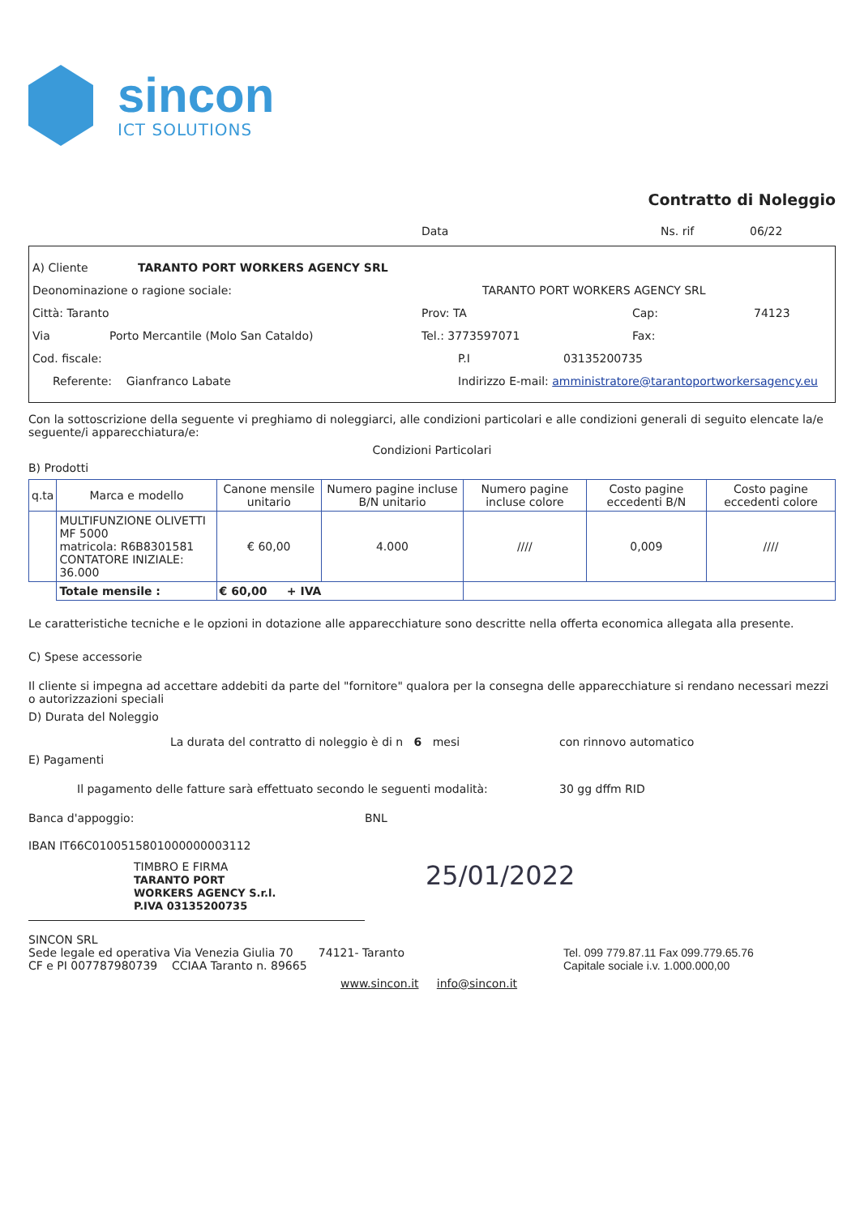sincon
ICT SOLUTIONS
Contratto di Noleggio
Data Ns. rif 06/22
A) Cliente TARANTO PORT WORKERS AGENCY SRL
Deonominazione o ragione sociale: TARANTO PORT WORKERS AGENCY SRL
Città: Taranto Prov: TA Cap: 74123
Via Porto Mercantile (Molo San Cataldo) Tel.: 3773597071 Fax:
Cod. fiscale: P.I 03135200735
Referente: Gianfranco Labate Indirizzo E-mail: amministratore@tarantoportworkersagency.eu
Con la sottoscrizione della seguente vi preghiamo di noleggiarci, alle condizioni particolari e alle condizioni generali di seguito elencate la/e seguente/i apparecchiatura/e:
Condizioni Particolari
B) Prodotti
| q.ta | Marca e modello | Canone mensile unitario | Numero pagine incluse B/N unitario | Numero pagine incluse colore | Costo pagine eccedenti B/N | Costo pagine eccedenti colore |
| --- | --- | --- | --- | --- | --- | --- |
| | MULTIFUNZIONE OLIVETTI MF 5000 matricola: R6B8301581 CONTATORE INIZIALE: 36.000 | € 60,00 | 4.000 | //// | 0,009 | //// |
| | Totale mensile : | € 60,00 + IVA | | | | |
Le caratteristiche tecniche e le opzioni in dotazione alle apparecchiature sono descritte nella offerta economica allegata alla presente.
C) Spese accessorie
Il cliente si impegna ad accettare addebiti da parte del "fornitore" qualora per la consegna delle apparecchiature si rendano necessari mezzi o autorizzazioni speciali
D) Durata del Noleggio
La durata del contratto di noleggio è di n 6 mesi con rinnovo automatico
E) Pagamenti
Il pagamento delle fatture sarà effettuato secondo le seguenti modalità: 30 gg dffm RID
Banca d'appoggio: BNL
IBAN IT66C0100515801000000003112
TIMBRO E FIRMA
TARANTO PORT
WORKERS AGENCY S.r.l.
P.IVA 03135200735
25/01/2022
SINCON SRL
Sede legale ed operativa Via Venezia Giulia 70 74121- Taranto
CF e PI 007787980739 CCIAA Taranto n. 89665
Tel. 099 779.87.11 Fax 099.779.65.76
Capitale sociale i.v. 1.000.000,00
www.sincon.it info@sincon.it